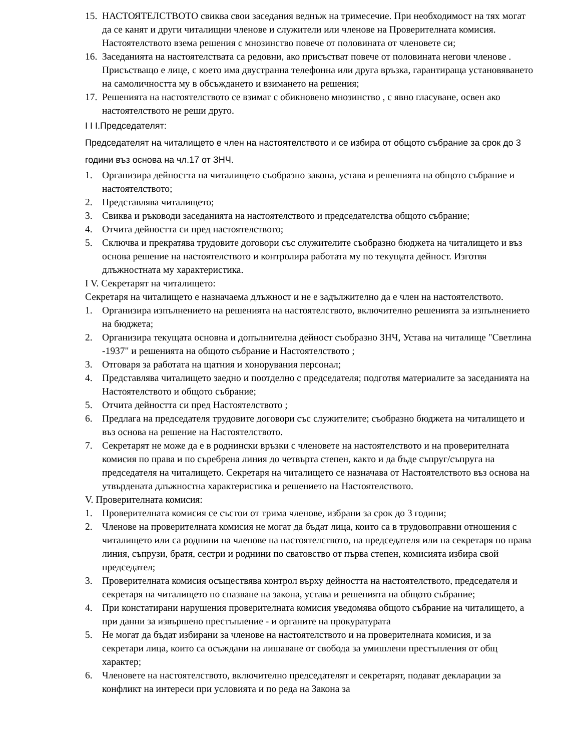15. НАСТОЯТЕЛСТВОТО свиква свои заседания веднъж на тримесечие. При необходимост на тях могат да се канят и други читалищни членове и служители или членове на Проверителната комисия. Настоятелството взема решения с мнозинство повече от половината от членовете си;
16. Заседанията на настоятелствата са редовни, ако присъстват повече от половината негови членове . Присъстващо е лице, с което има двустранна телефонна или друга връзка, гарантираща установяването на самоличността му в обсъждането и взимането на решения;
17. Решенията на настоятелството се взимат с обикновено мнозинство , с явно гласуване, освен ако настоятелството не реши друго.
I I I.Председателят:
Председателят на читалището е член на настоятелството и се избира от общото събрание за срок до 3 години въз основа на чл.17 от ЗНЧ.
1. Организира дейността на читалището съобразно закона, устава и решенията на общото събрание и настоятелството;
2. Представлява читалището;
3. Свиква и ръководи заседанията на настоятелството и председателства общото събрание;
4. Отчита дейността си пред настоятелството;
5. Сключва и прекратява трудовите договори със служителите съобразно бюджета на читалището и въз основа решение на настоятелството и контролира работата му по текущата дейност. Изготвя длъжностната му характеристика.
I V. Секретарят на читалището:
Секретаря на читалището е назначаема длъжност и не е задължително да е член на настоятелството.
1. Организира изпълнението на решенията на настоятелството, включително решенията за изпълнението на бюджета;
2. Организира текущата основна и допълнителна дейност съобразно ЗНЧ, Устава на читалище "Светлина -1937" и решенията на общото събрание и Настоятелството ;
3. Отговаря за работата на щатния и хонорувания персонал;
4. Представлява читалището заедно и поотделно с председателя; подготвя материалите за заседанията на Настоятелството и общото събрание;
5. Отчита дейността си пред Настоятелството ;
6. Предлага на председателя трудовите договори със служителите; съобразно бюджета на читалището и въз основа на решение на Настоятелството.
7. Секретарят не може да е в роднински връзки с членовете на настоятелството и на проверителната комисия по права и по съребрена линия до четвърта степен, както и да бъде съпруг/съпруга на председателя на читалището. Секретаря на читалището се назначава от Настоятелството въз основа на утвърдената длъжностна характеристика и решението на Настоятелството.
V. Проверителната комисия:
1. Проверителната комисия се състои от трима членове, избрани за срок до 3 години;
2. Членове на проверителната комисия не могат да бъдат лица, които са в трудовоправни отношения с читалището или са роднини на членове на настоятелството, на председателя или на секретаря по права линия, съпрузи, братя, сестри и роднини по сватовство от първа степен, комисията избира свой председател;
3. Проверителната комисия осъществява контрол върху дейността на настоятелството, председателя и секретаря на читалището по спазване на закона, устава и решенията на общото събрание;
4. При констатирани нарушения проверителната комисия уведомява общото събрание на читалището, а при данни за извършено престъпление - и органите на прокуратурата
5. Не могат да бъдат избирани за членове на настоятелството и на проверителната комисия, и за секретари лица, които са осъждани на лишаване от свобода за умишлени престъпления от общ характер;
6. Членовете на настоятелството, включително председателят и секретарят, подават декларации за конфликт на интереси при условията и по реда на Закона за